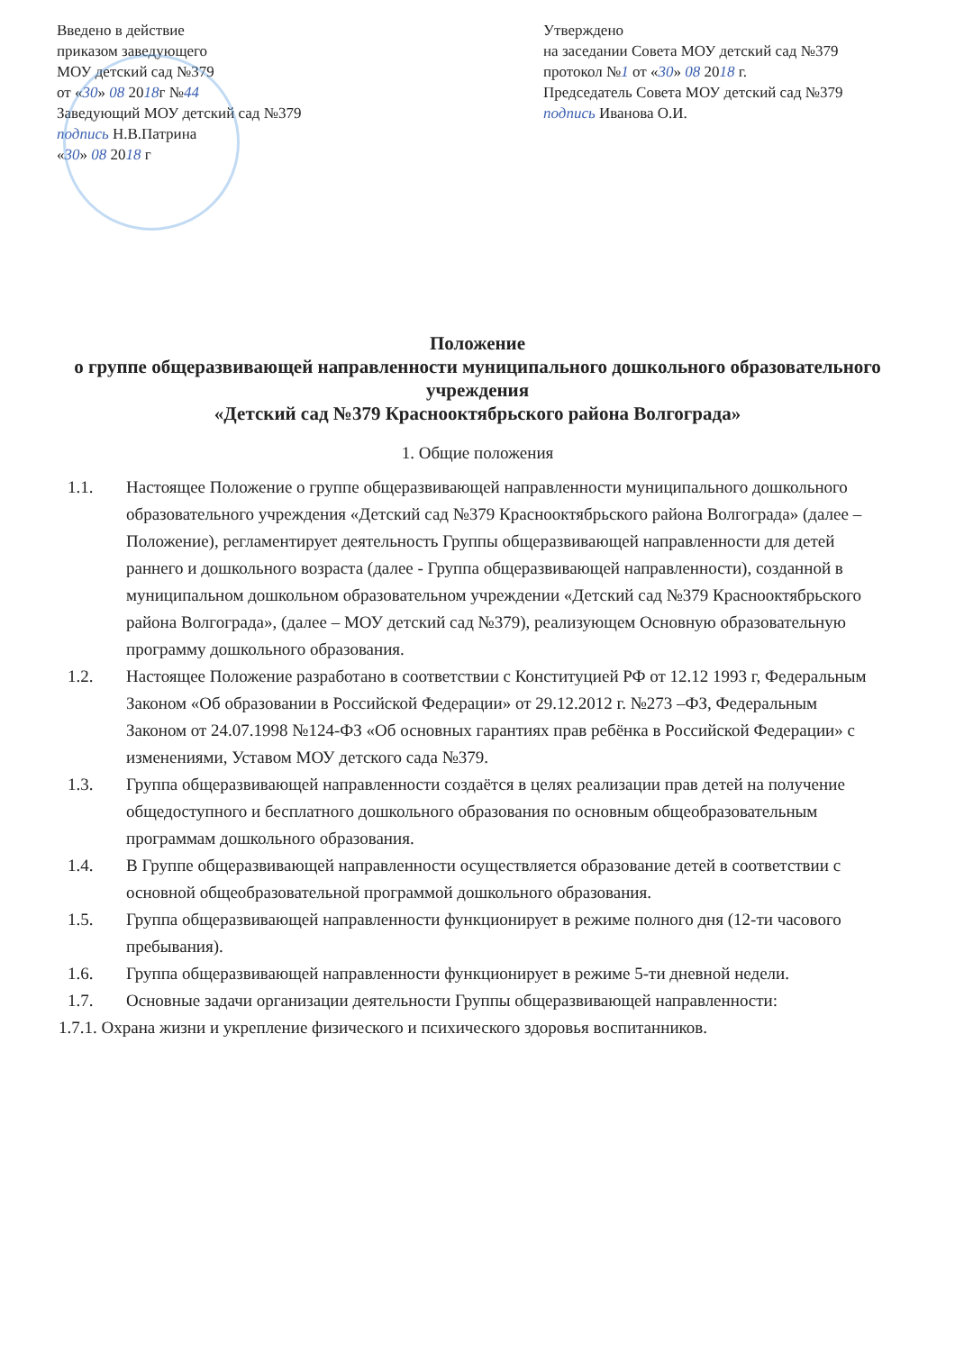Введено в действие
приказом заведующего
МОУ детский сад №379
от «30» 08 2018г №44
Заведующий МОУ детский сад №379
подпись Н.В.Патрина
«30» 08 2018 г
Утверждено
на заседании Совета МОУ детский сад №379
протокол №1 от «30» 08 2018 г.
Председатель Совета МОУ детский сад №379
подпись Иванова О.И.
Положение
о группе общеразвивающей направленности муниципального дошкольного образовательного учреждения
«Детский сад №379 Краснооктябрьского района Волгограда»
1. Общие положения
1.1. Настоящее Положение о группе общеразвивающей направленности муниципального дошкольного образовательного учреждения «Детский сад №379 Краснооктябрьского района Волгограда» (далее – Положение), регламентирует деятельность Группы общеразвивающей направленности для детей раннего и дошкольного возраста (далее - Группа общеразвивающей направленности), созданной в муниципальном дошкольном образовательном учреждении «Детский сад №379 Краснооктябрьского района Волгограда», (далее – МОУ детский сад №379), реализующем Основную образовательную программу дошкольного образования.
1.2. Настоящее Положение разработано в соответствии с Конституцией РФ от 12.12 1993 г, Федеральным Законом «Об образовании в Российской Федерации» от 29.12.2012 г. №273 –ФЗ, Федеральным Законом от 24.07.1998 №124-ФЗ «Об основных гарантиях прав ребёнка в Российской Федерации» с изменениями, Уставом МОУ детского сада №379.
1.3. Группа общеразвивающей направленности создаётся в целях реализации прав детей на получение общедоступного и бесплатного дошкольного образования по основным общеобразовательным программам дошкольного образования.
1.4. В Группе общеразвивающей направленности осуществляется образование детей в соответствии с основной общеобразовательной программой дошкольного образования.
1.5. Группа общеразвивающей направленности функционирует в режиме полного дня (12-ти часового пребывания).
1.6. Группа общеразвивающей направленности функционирует в режиме 5-ти дневной недели.
1.7. Основные задачи организации деятельности Группы общеразвивающей направленности:
1.7.1. Охрана жизни и укрепление физического и психического здоровья воспитанников.